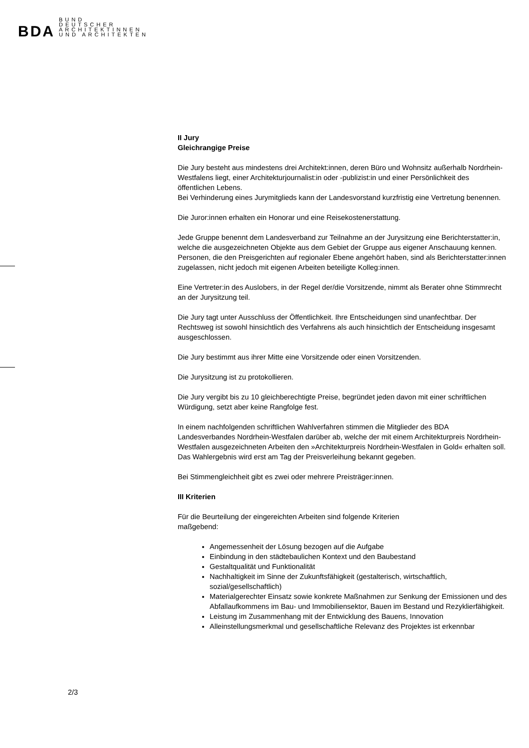BDA
BUND
DEUTSCHER
ARCHITEKTINNEN
UND ARCHITEKTEN
II Jury
Gleichrangige Preise
Die Jury besteht aus mindestens drei Architekt:innen, deren Büro und Wohnsitz außerhalb Nordrhein-Westfalens liegt, einer Architekturjournalist:in oder -publizist:in und einer Persönlichkeit des öffentlichen Lebens.
Bei Verhinderung eines Jurymitglieds kann der Landesvorstand kurzfristig eine Vertretung benennen.
Die Juror:innen erhalten ein Honorar und eine Reisekostenerstattung.
Jede Gruppe benennt dem Landesverband zur Teilnahme an der Jurysitzung eine Berichterstatter:in, welche die ausgezeichneten Objekte aus dem Gebiet der Gruppe aus eigener Anschauung kennen. Personen, die den Preisgerichten auf regionaler Ebene angehört haben, sind als Berichterstatter:innen zugelassen, nicht jedoch mit eigenen Arbeiten beteiligte Kolleg:innen.
Eine Vertreter:in des Auslobers, in der Regel der/die Vorsitzende, nimmt als Berater ohne Stimmrecht an der Jurysitzung teil.
Die Jury tagt unter Ausschluss der Öffentlichkeit. Ihre Entscheidungen sind unanfechtbar. Der Rechtsweg ist sowohl hinsichtlich des Verfahrens als auch hinsichtlich der Entscheidung insgesamt ausgeschlossen.
Die Jury bestimmt aus ihrer Mitte eine Vorsitzende oder einen Vorsitzenden.
Die Jurysitzung ist zu protokollieren.
Die Jury vergibt bis zu 10 gleichberechtigte Preise, begründet jeden davon mit einer schriftlichen Würdigung, setzt aber keine Rangfolge fest.
In einem nachfolgenden schriftlichen Wahlverfahren stimmen die Mitglieder des BDA Landesverbandes Nordrhein-Westfalen darüber ab, welche der mit einem Architekturpreis Nordrhein-Westfalen ausgezeichneten Arbeiten den »Architekturpreis Nordrhein-Westfalen in Gold« erhalten soll. Das Wahlergebnis wird erst am Tag der Preisverleihung bekannt gegeben.
Bei Stimmengleichheit gibt es zwei oder mehrere Preisträger:innen.
III Kriterien
Für die Beurteilung der eingereichten Arbeiten sind folgende Kriterien
maßgebend:
Angemessenheit der Lösung bezogen auf die Aufgabe
Einbindung in den städtebaulichen Kontext und den Baubestand
Gestaltqualität und Funktionalität
Nachhaltigkeit im Sinne der Zukunftsfähigkeit (gestalterisch, wirtschaftlich, sozial/gesellschaftlich)
Materialgerechter Einsatz sowie konkrete Maßnahmen zur Senkung der Emissionen und des Abfallaufkommens im Bau- und Immobiliensektor, Bauen im Bestand und Rezyklierfähigkeit.
Leistung im Zusammenhang mit der Entwicklung des Bauens, Innovation
Alleinstellungsmerkmal und gesellschaftliche Relevanz des Projektes ist erkennbar
2/3